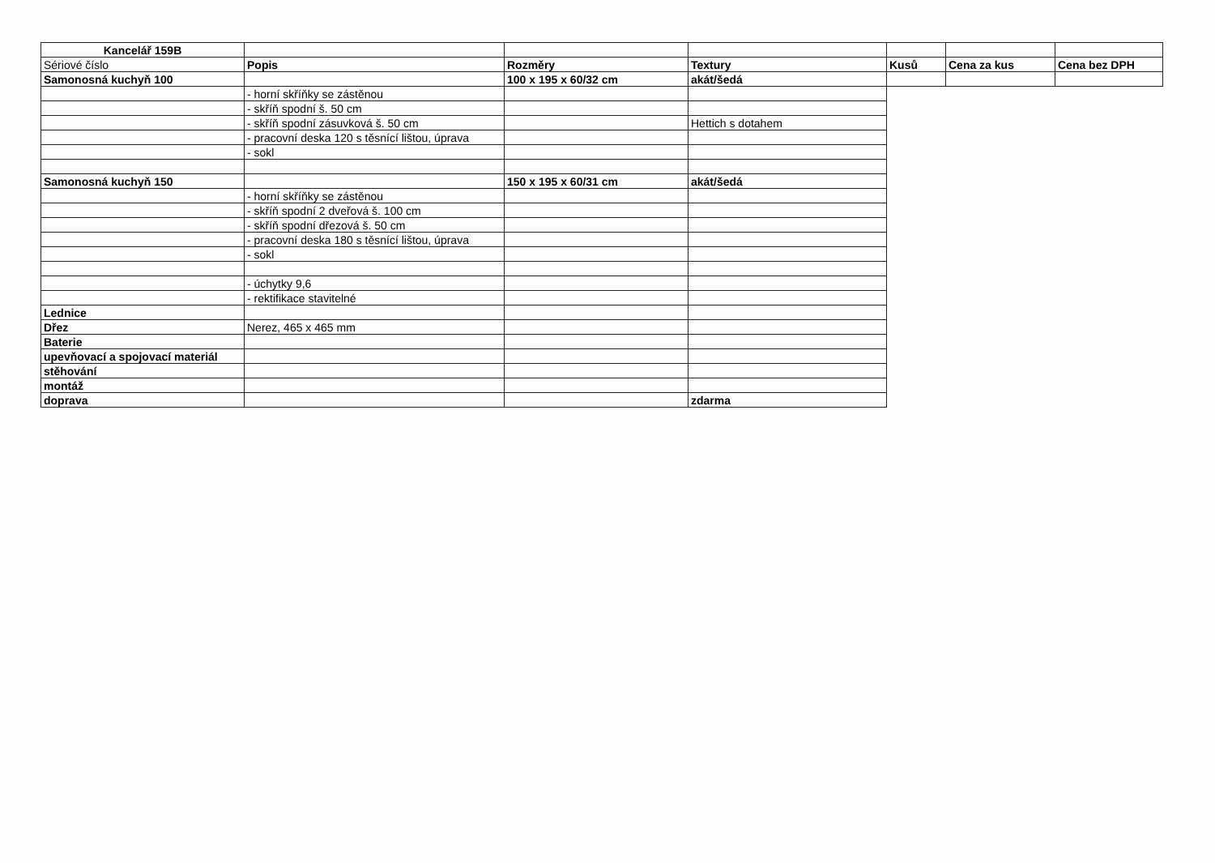| Kancelář 159B | | | | | | |
| Sériové číslo | Popis | Rozměry | Textury | Kusů | Cena za kus | Cena bez DPH |
| Samonosná kuchyň 100 | | 100 x 195 x 60/32 cm | akát/šedá | | | |
| | - horní skříňky se zástěnou | | | | | |
| | - skříň spodní š. 50 cm | | | | | |
| | - skříň spodní zásuvková š. 50 cm | | Hettich s dotahem | | | |
| | - pracovní deska 120 s těsnící lištou, úprava | | | | | |
| | - sokl | | | | | |
| Samonosná kuchyň 150 | | 150 x 195 x 60/31 cm | akát/šedá | | | |
| | - horní skříňky se zástěnou | | | | | |
| | - skříň spodní 2 dveřová š. 100 cm | | | | | |
| | - skříň spodní dřezová š. 50 cm | | | | | |
| | - pracovní deska 180 s těsnící lištou, úprava | | | | | |
| | - sokl | | | | | |
| | - úchytky 9,6 | | | | | |
| | - rektifikace stavitelné | | | | | |
| Lednice | | | | | | |
| Dřez | Nerez, 465 x 465 mm | | | | | |
| Baterie | | | | | | |
| upevňovací a spojovací materiál | | | | | | |
| stěhování | | | | | | |
| montáž | | | | | | |
| doprava | | | zdarma | | | |